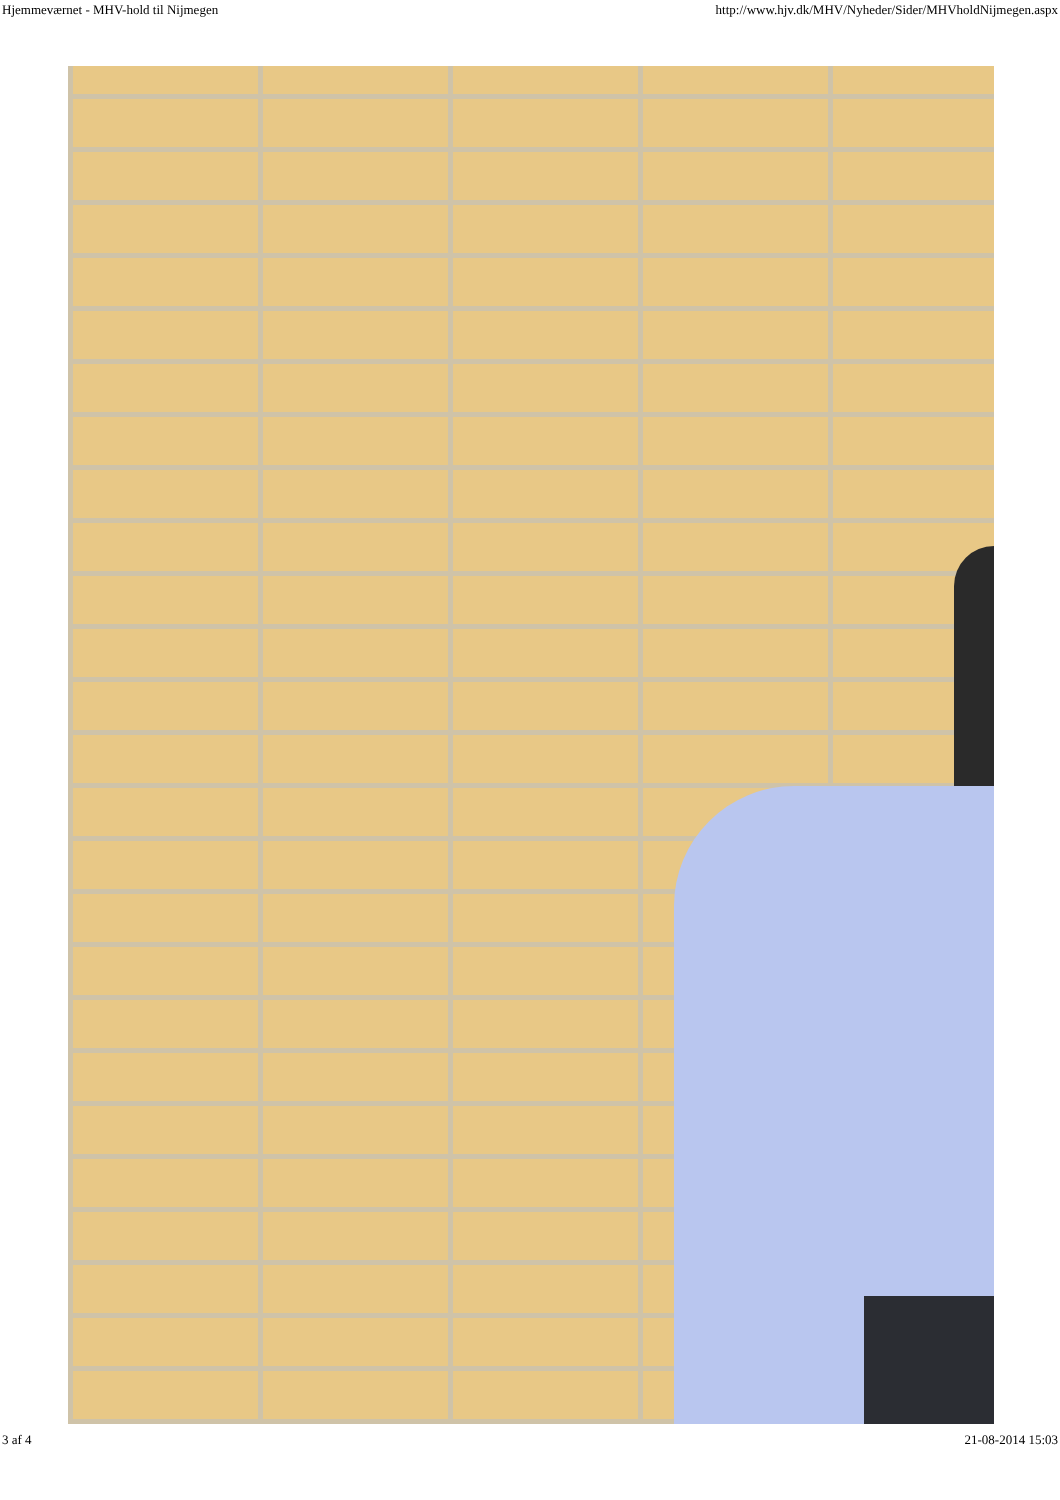Hjemmeværnet - MHV-hold til Nijmegen http://www.hjv.dk/MHV/Nyheder/Sider/MHVholdNijmegen.aspx
3 af 4 21-08-2014 15:03